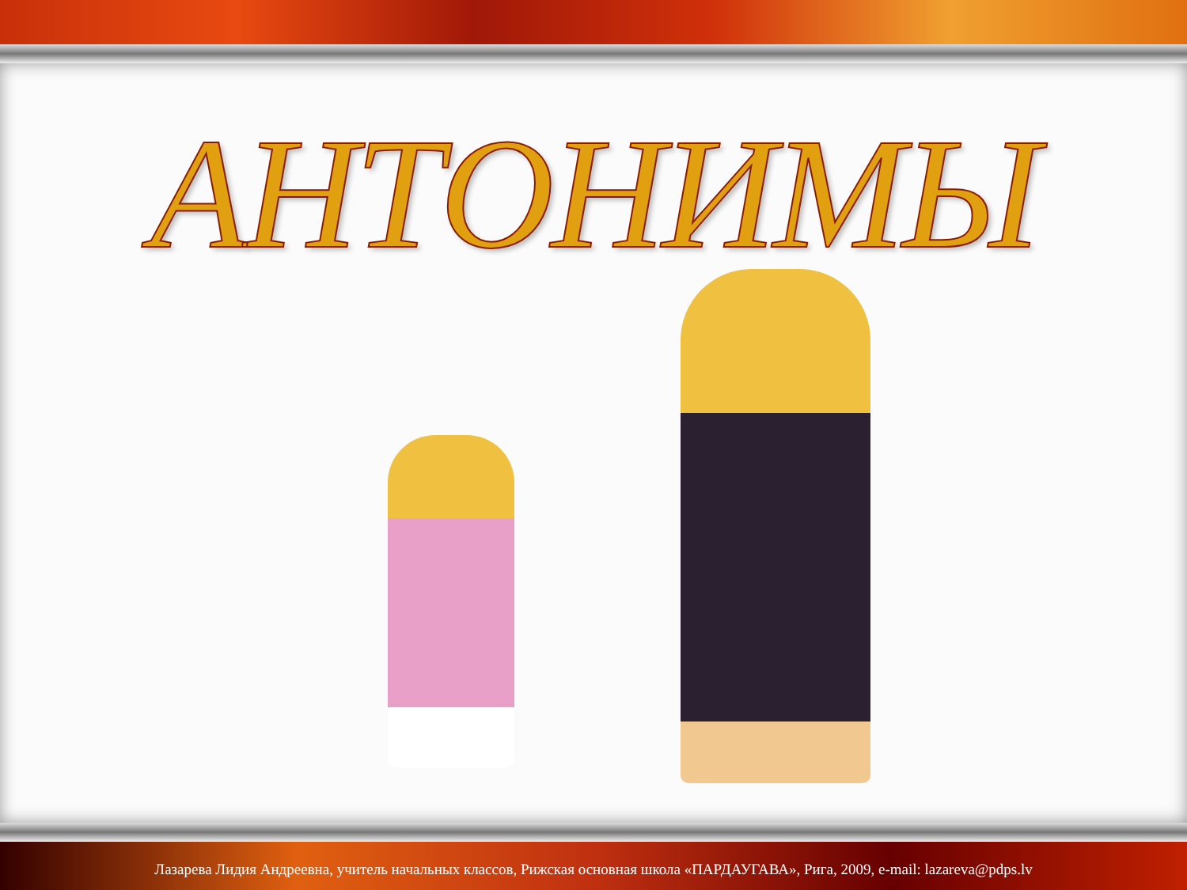АНТОНИМЫ
Лазарева Лидия Андреевна, учитель начальных классов, Рижская основная школа «ПАРДАУГАВА», Рига, 2009, e-mail: lazareva@pdps.lv